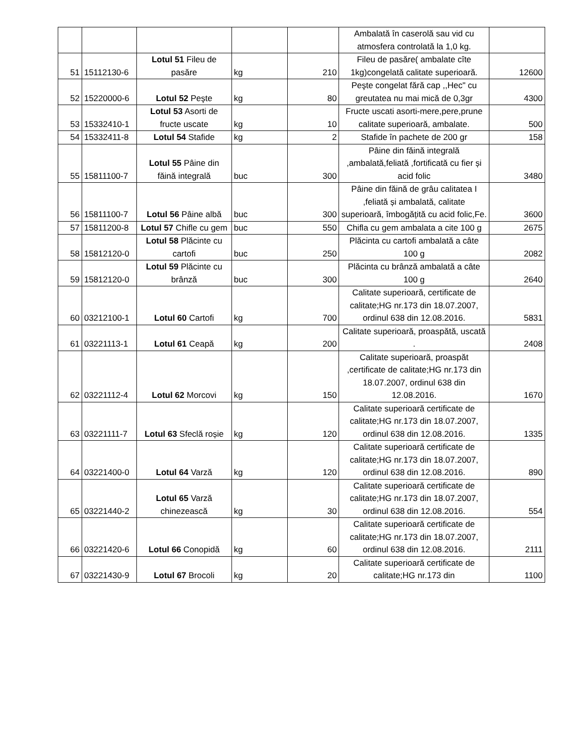| | | | | | Ambalată în caserolă sau vid cu atmosfera controlată la 1,0 kg. | |
| 51 | 15112130-6 | Lotul 51 Fileu de pasăre | kg | 210 | Fileu de pasăre( ambalate cîte 1kg)congelată calitate superioară. | 12600 |
| 52 | 15220000-6 | Lotul 52 Peşte | kg | 80 | Peşte congelat fără cap ,,Hec" cu greutatea nu mai mică de 0,3gr | 4300 |
| 53 | 15332410-1 | Lotul 53 Asorti de fructe uscate | kg | 10 | Fructe uscati asorti-mere,pere,prune calitate superioară, ambalate. | 500 |
| 54 | 15332411-8 | Lotul 54 Stafide | kg | 2 | Stafide în pachete de 200 gr | 158 |
| 55 | 15811100-7 | Lotul 55 Pâine din făină integrală | buc | 300 | Pâine din făină integrală ,ambalată,feliată ,fortificată cu fier și acid folic | 3480 |
| 56 | 15811100-7 | Lotul 56 Pâine albă | buc | 300 | Pâine din făină de grâu calitatea I ,feliată și ambalată, calitate superioară, îmbogățită cu acid folic,Fe. | 3600 |
| 57 | 15811200-8 | Lotul 57 Chifle cu gem | buc | 550 | Chifla cu gem ambalata a cite 100 g | 2675 |
| 58 | 15812120-0 | Lotul 58 Plăcinte cu cartofi | buc | 250 | Plăcinta cu cartofi ambalată a câte 100 g | 2082 |
| 59 | 15812120-0 | Lotul 59 Plăcinte cu brânză | buc | 300 | Plăcinta cu brânză ambalată a câte 100 g | 2640 |
| 60 | 03212100-1 | Lotul 60 Cartofi | kg | 700 | Calitate superioară, certificate de calitate;HG nr.173 din 18.07.2007, ordinul 638 din 12.08.2016. | 5831 |
| 61 | 03221113-1 | Lotul 61 Ceapă | kg | 200 | Calitate superioară, proaspătă, uscată . | 2408 |
| 62 | 03221112-4 | Lotul 62 Morcovi | kg | 150 | Calitate superioară, proaspăt ,certificate de calitate;HG nr.173 din 18.07.2007, ordinul 638 din 12.08.2016. | 1670 |
| 63 | 03221111-7 | Lotul 63 Sfeclă roșie | kg | 120 | Calitate superioară certificate de calitate;HG nr.173 din 18.07.2007, ordinul 638 din 12.08.2016. | 1335 |
| 64 | 03221400-0 | Lotul 64 Varză | kg | 120 | Calitate superioară certificate de calitate;HG nr.173 din 18.07.2007, ordinul 638 din 12.08.2016. | 890 |
| 65 | 03221440-2 | Lotul 65 Varză chinezească | kg | 30 | Calitate superioară certificate de calitate;HG nr.173 din 18.07.2007, ordinul 638 din 12.08.2016. | 554 |
| 66 | 03221420-6 | Lotul 66 Conopidă | kg | 60 | Calitate superioară certificate de calitate;HG nr.173 din 18.07.2007, ordinul 638 din 12.08.2016. | 2111 |
| 67 | 03221430-9 | Lotul 67 Brocoli | kg | 20 | Calitate superioară certificate de calitate;HG nr.173 din | 1100 |